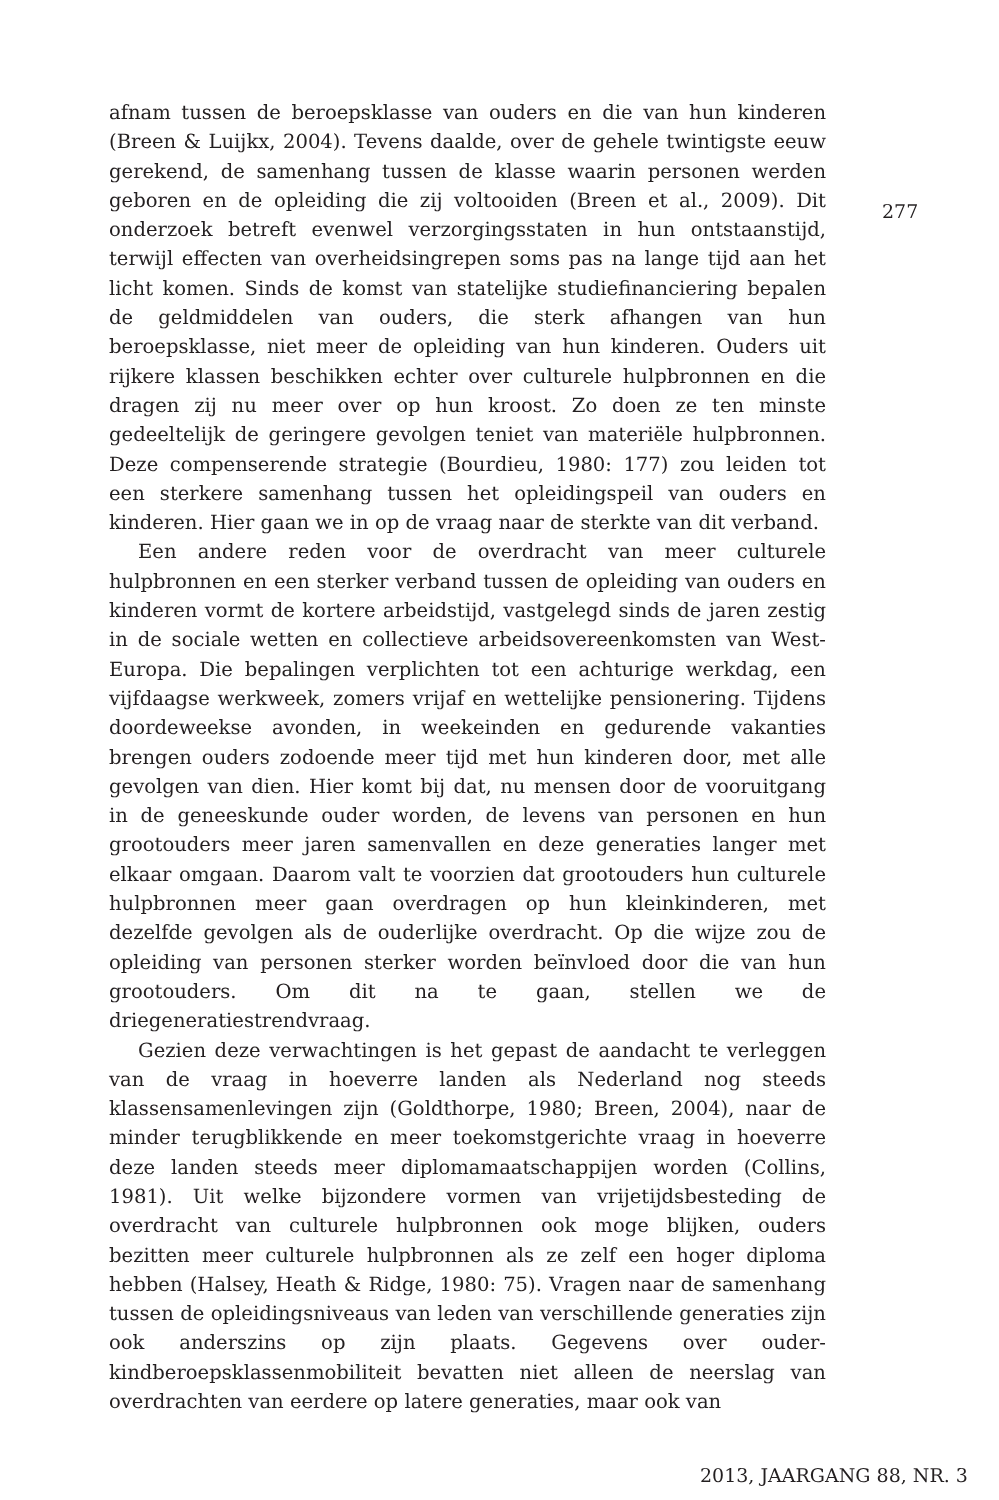afnam tussen de beroepsklasse van ouders en die van hun kinderen (Breen & Luijkx, 2004). Tevens daalde, over de gehele twintigste eeuw gerekend, de samenhang tussen de klasse waarin personen werden geboren en de opleiding die zij voltooiden (Breen et al., 2009). Dit onderzoek betreft evenwel verzorgingsstaten in hun ontstaanstijd, terwijl effecten van overheidsingrepen soms pas na lange tijd aan het licht komen. Sinds de komst van statelijke studiefinanciering bepalen de geldmiddelen van ouders, die sterk afhangen van hun beroepsklasse, niet meer de opleiding van hun kinderen. Ouders uit rijkere klassen beschikken echter over culturele hulpbronnen en die dragen zij nu meer over op hun kroost. Zo doen ze ten minste gedeeltelijk de geringere gevolgen teniet van materiële hulpbronnen. Deze compenserende strategie (Bourdieu, 1980: 177) zou leiden tot een sterkere samenhang tussen het opleidingspeil van ouders en kinderen. Hier gaan we in op de vraag naar de sterkte van dit verband.
Een andere reden voor de overdracht van meer culturele hulpbronnen en een sterker verband tussen de opleiding van ouders en kinderen vormt de kortere arbeidstijd, vastgelegd sinds de jaren zestig in de sociale wetten en collectieve arbeidsovereenkomsten van West-Europa. Die bepalingen verplichten tot een achturige werkdag, een vijfdaagse werkweek, zomers vrijaf en wettelijke pensionering. Tijdens doordeweekse avonden, in weekeinden en gedurende vakanties brengen ouders zodoende meer tijd met hun kinderen door, met alle gevolgen van dien. Hier komt bij dat, nu mensen door de vooruitgang in de geneeskunde ouder worden, de levens van personen en hun grootouders meer jaren samenvallen en deze generaties langer met elkaar omgaan. Daarom valt te voorzien dat grootouders hun culturele hulpbronnen meer gaan overdragen op hun kleinkinderen, met dezelfde gevolgen als de ouderlijke overdracht. Op die wijze zou de opleiding van personen sterker worden beïnvloed door die van hun grootouders. Om dit na te gaan, stellen we de driegeneratiestrendvraag.
Gezien deze verwachtingen is het gepast de aandacht te verleggen van de vraag in hoeverre landen als Nederland nog steeds klassensamenlevingen zijn (Goldthorpe, 1980; Breen, 2004), naar de minder terugblikkende en meer toekomstgerichte vraag in hoeverre deze landen steeds meer diplomamaatschappijen worden (Collins, 1981). Uit welke bijzondere vormen van vrijetijdsbesteding de overdracht van culturele hulpbronnen ook moge blijken, ouders bezitten meer culturele hulpbronnen als ze zelf een hoger diploma hebben (Halsey, Heath & Ridge, 1980: 75). Vragen naar de samenhang tussen de opleidingsniveaus van leden van verschillende generaties zijn ook anderszins op zijn plaats. Gegevens over ouder-kindberoepsklassenmobiliteit bevatten niet alleen de neerslag van overdrachten van eerdere op latere generaties, maar ook van
277
2013, JAARGANG 88, NR. 3